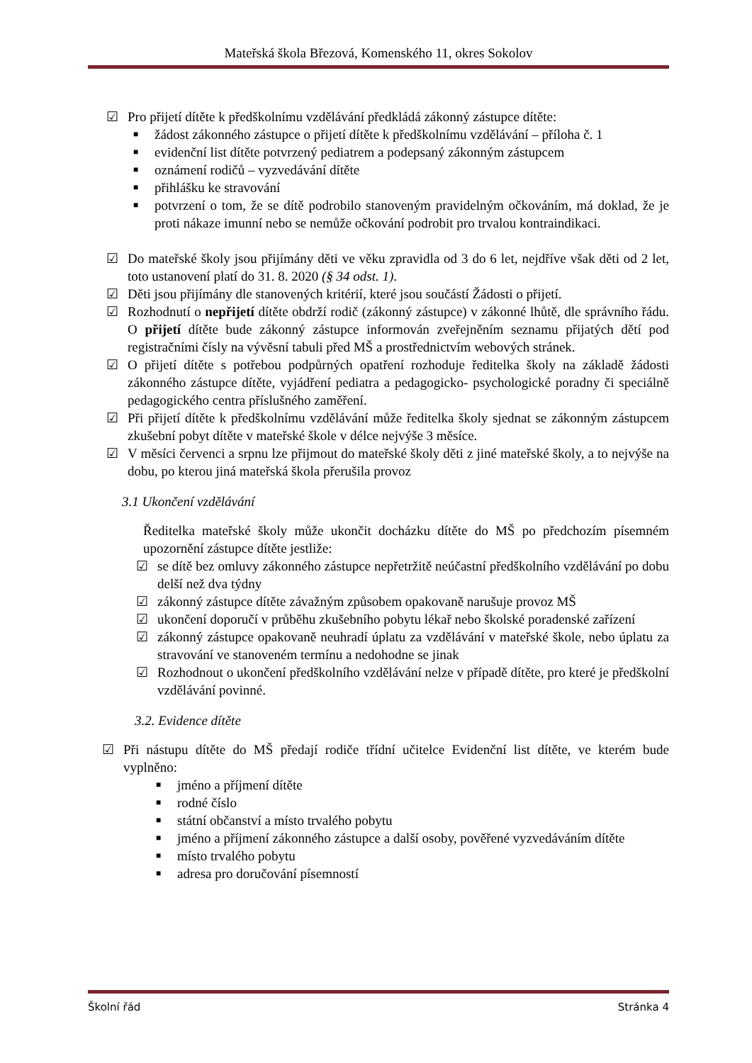Mateřská škola Březová, Komenského 11, okres Sokolov
☑ Pro přijetí dítěte k předškolnímu vzdělávání předkládá zákonný zástupce dítěte:
■ žádost zákonného zástupce o přijetí dítěte k předškolnímu vzdělávání – příloha č. 1
■ evidenční list dítěte potvrzený pediatrem a podepsaný zákonným zástupcem
■ oznámení rodičů – vyzvedávání dítěte
■ přihlášku ke stravování
■ potvrzení o tom, že se dítě podrobilo stanoveným pravidelným očkováním, má doklad, že je proti nákaze imunní nebo se nemůže očkování podrobit pro trvalou kontraindikaci.
☑ Do mateřské školy jsou přijímány děti ve věku zpravidla od 3 do 6 let, nejdříve však děti od 2 let, toto ustanovení platí do 31. 8. 2020 (§ 34 odst. 1).
☑ Děti jsou přijímány dle stanovených kritérií, které jsou součástí Žádosti o přijetí.
☑ Rozhodnutí o nepřijetí dítěte obdrží rodič (zákonný zástupce) v zákonné lhůtě, dle správního řádu. O přijetí dítěte bude zákonný zástupce informován zveřejněním seznamu přijatých dětí pod registračními čísly na vývěsní tabuli před MŠ a prostřednictvím webových stránek.
☑ O přijetí dítěte s potřebou podpůrných opatření rozhoduje ředitelka školy na základě žádosti zákonného zástupce dítěte, vyjádření pediatra a pedagogicko- psychologické poradny či speciálně pedagogického centra příslušného zaměření.
☑ Při přijetí dítěte k předškolnímu vzdělávání může ředitelka školy sjednat se zákonným zástupcem zkušební pobyt dítěte v mateřské škole v délce nejvýše 3 měsíce.
☑ V měsíci červenci a srpnu lze přijmout do mateřské školy děti z jiné mateřské školy, a to nejvýše na dobu, po kterou jiná mateřská škola přerušila provoz
3.1 Ukončení vzdělávání
Ředitelka mateřské školy může ukončit docházku dítěte do MŠ po předchozím písemném upozornění zástupce dítěte jestliže:
☑ se dítě bez omluvy zákonného zástupce nepřetržitě neúčastní předškolního vzdělávání po dobu delší než dva týdny
☑ zákonný zástupce dítěte závažným způsobem opakovaně narušuje provoz MŠ
☑ ukončení doporučí v průběhu zkušebního pobytu lékař nebo školské poradenské zařízení
☑ zákonný zástupce opakovaně neuhradí úplatu za vzdělávání v mateřské škole, nebo úplatu za stravování ve stanoveném termínu a nedohodne se jinak
☑ Rozhodnout o ukončení předškolního vzdělávání nelze v případě dítěte, pro které je předškolní vzdělávání povinné.
3.2. Evidence dítěte
☑ Při nástupu dítěte do MŠ předají rodiče třídní učitelce Evidenční list dítěte, ve kterém bude vyplněno:
■ jméno a příjmení dítěte
■ rodné číslo
■ státní občanství a místo trvalého pobytu
■ jméno a příjmení zákonného zástupce a další osoby, pověřené vyzvedáváním dítěte
■ místo trvalého pobytu
■ adresa pro doručování písemností
Školní řád Stránka 4